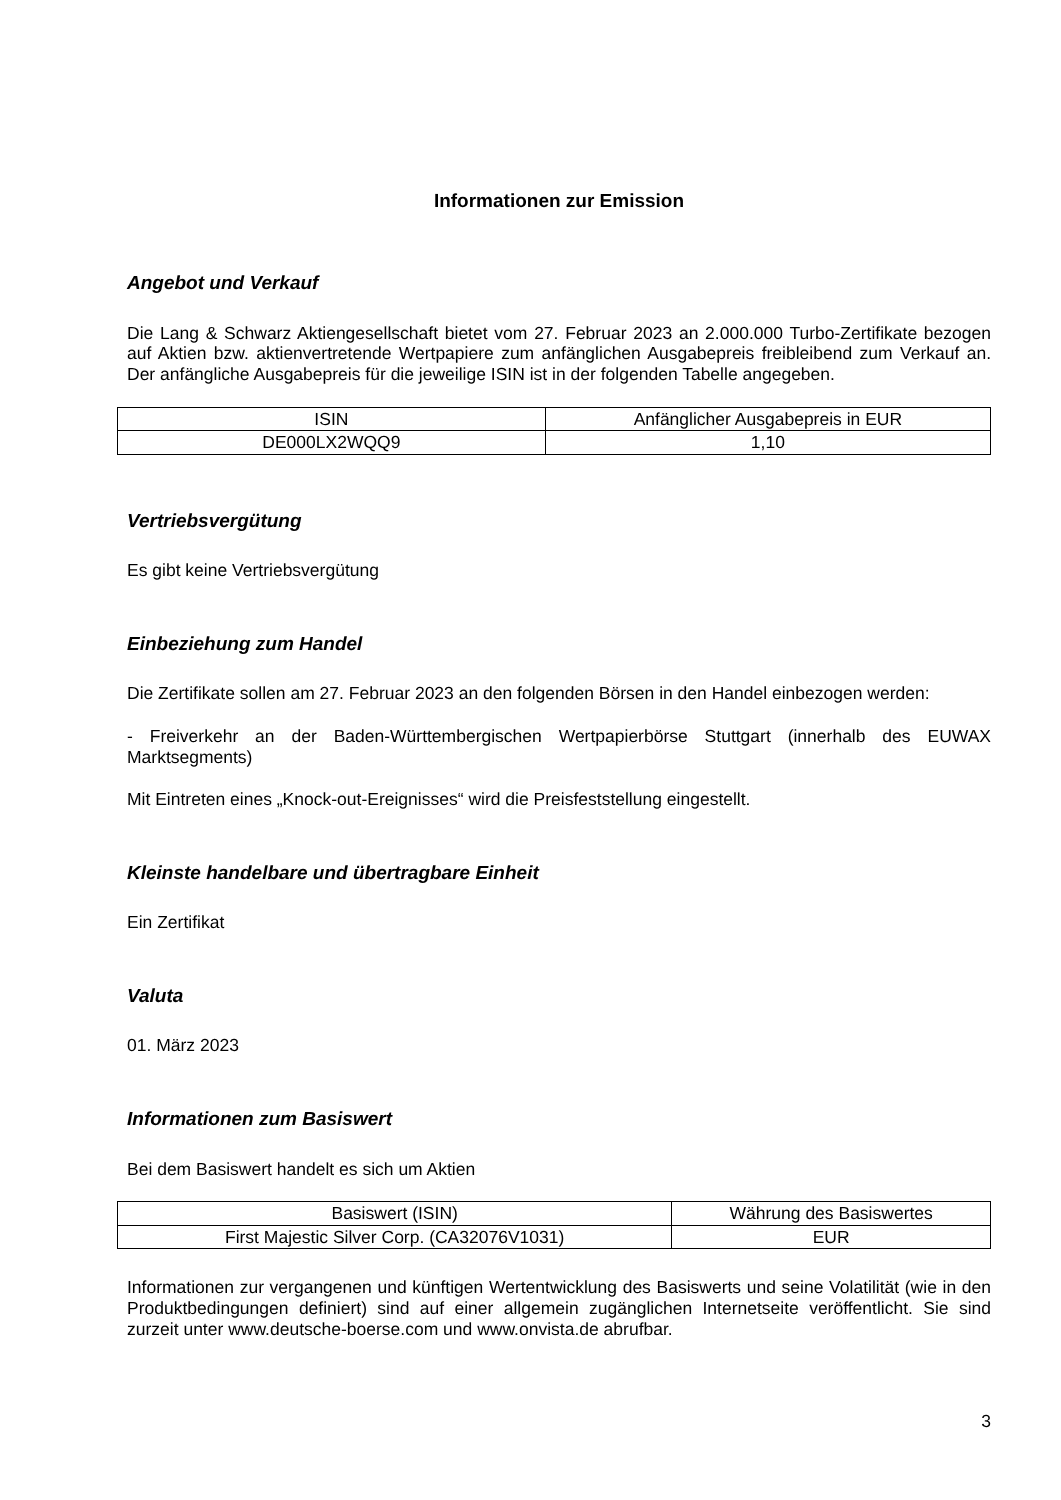Informationen zur Emission
Angebot und Verkauf
Die Lang & Schwarz Aktiengesellschaft bietet vom 27. Februar 2023 an 2.000.000 Turbo-Zertifikate bezogen auf Aktien bzw. aktienvertretende Wertpapiere zum anfänglichen Ausgabepreis freibleibend zum Verkauf an. Der anfängliche Ausgabepreis für die jeweilige ISIN ist in der folgenden Tabelle angegeben.
| ISIN | Anfänglicher Ausgabepreis in EUR |
| --- | --- |
| DE000LX2WQQ9 | 1,10 |
Vertriebsvergütung
Es gibt keine Vertriebsvergütung
Einbeziehung zum Handel
Die Zertifikate sollen am 27. Februar 2023 an den folgenden Börsen in den Handel einbezogen werden:
- Freiverkehr an der Baden-Württembergischen Wertpapierbörse Stuttgart (innerhalb des EUWAX Marktsegments)
Mit Eintreten eines „Knock-out-Ereignisses“ wird die Preisfeststellung eingestellt.
Kleinste handelbare und übertragbare Einheit
Ein Zertifikat
Valuta
01. März 2023
Informationen zum Basiswert
Bei dem Basiswert handelt es sich um Aktien
| Basiswert (ISIN) | Währung des Basiswertes |
| --- | --- |
| First Majestic Silver Corp. (CA32076V1031) | EUR |
Informationen zur vergangenen und künftigen Wertentwicklung des Basiswerts und seine Volatilität (wie in den Produktbedingungen definiert) sind auf einer allgemein zugänglichen Internetseite veröffentlicht. Sie sind zurzeit unter www.deutsche-boerse.com und www.onvista.de abrufbar.
3